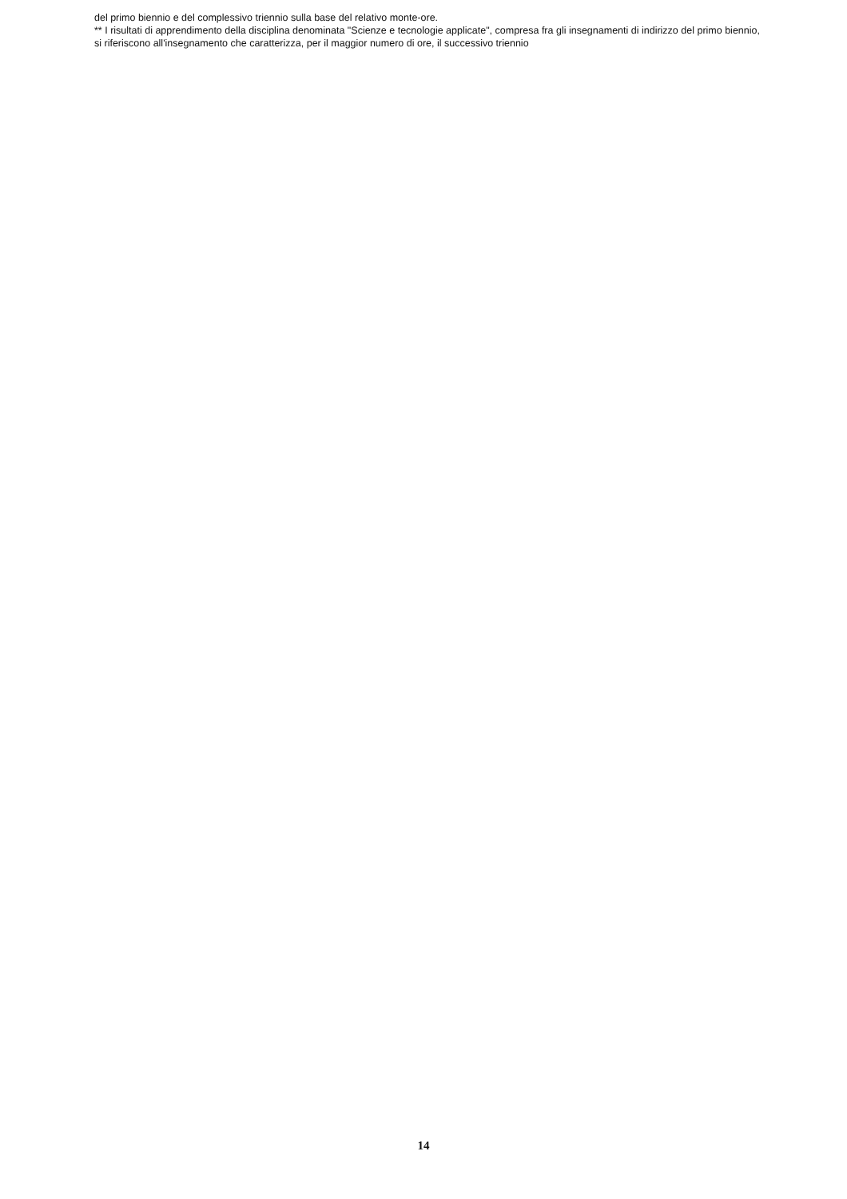del primo biennio e del complessivo triennio sulla base del relativo monte-ore.
** I risultati di apprendimento della disciplina denominata "Scienze e tecnologie applicate", compresa fra gli insegnamenti di indirizzo del primo biennio, si riferiscono all'insegnamento che caratterizza, per il maggior numero di ore, il successivo triennio
14